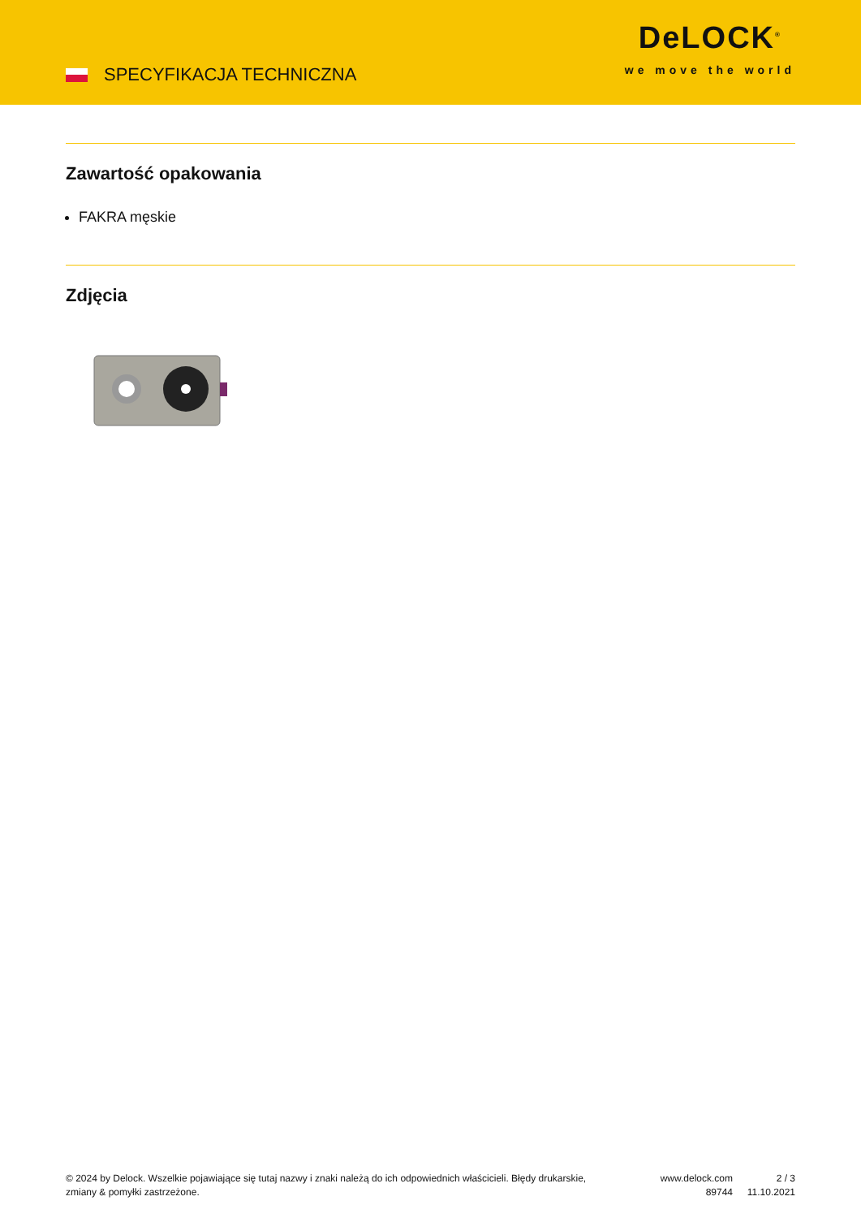SPECYFIKACJA TECHNICZNA
DeLOCK<sup>®</sup>
we move the world
Zawartość opakowania
FAKRA męskie
Zdjęcia
© 2024 by Delock. Wszelkie pojawiające się tutaj nazwy i znaki należą do ich odpowiednich właścicieli. Błędy drukarskie, zmiany & pomyłki zastrzeżone.
www.delock.com
89744
2 / 3
11.10.2021